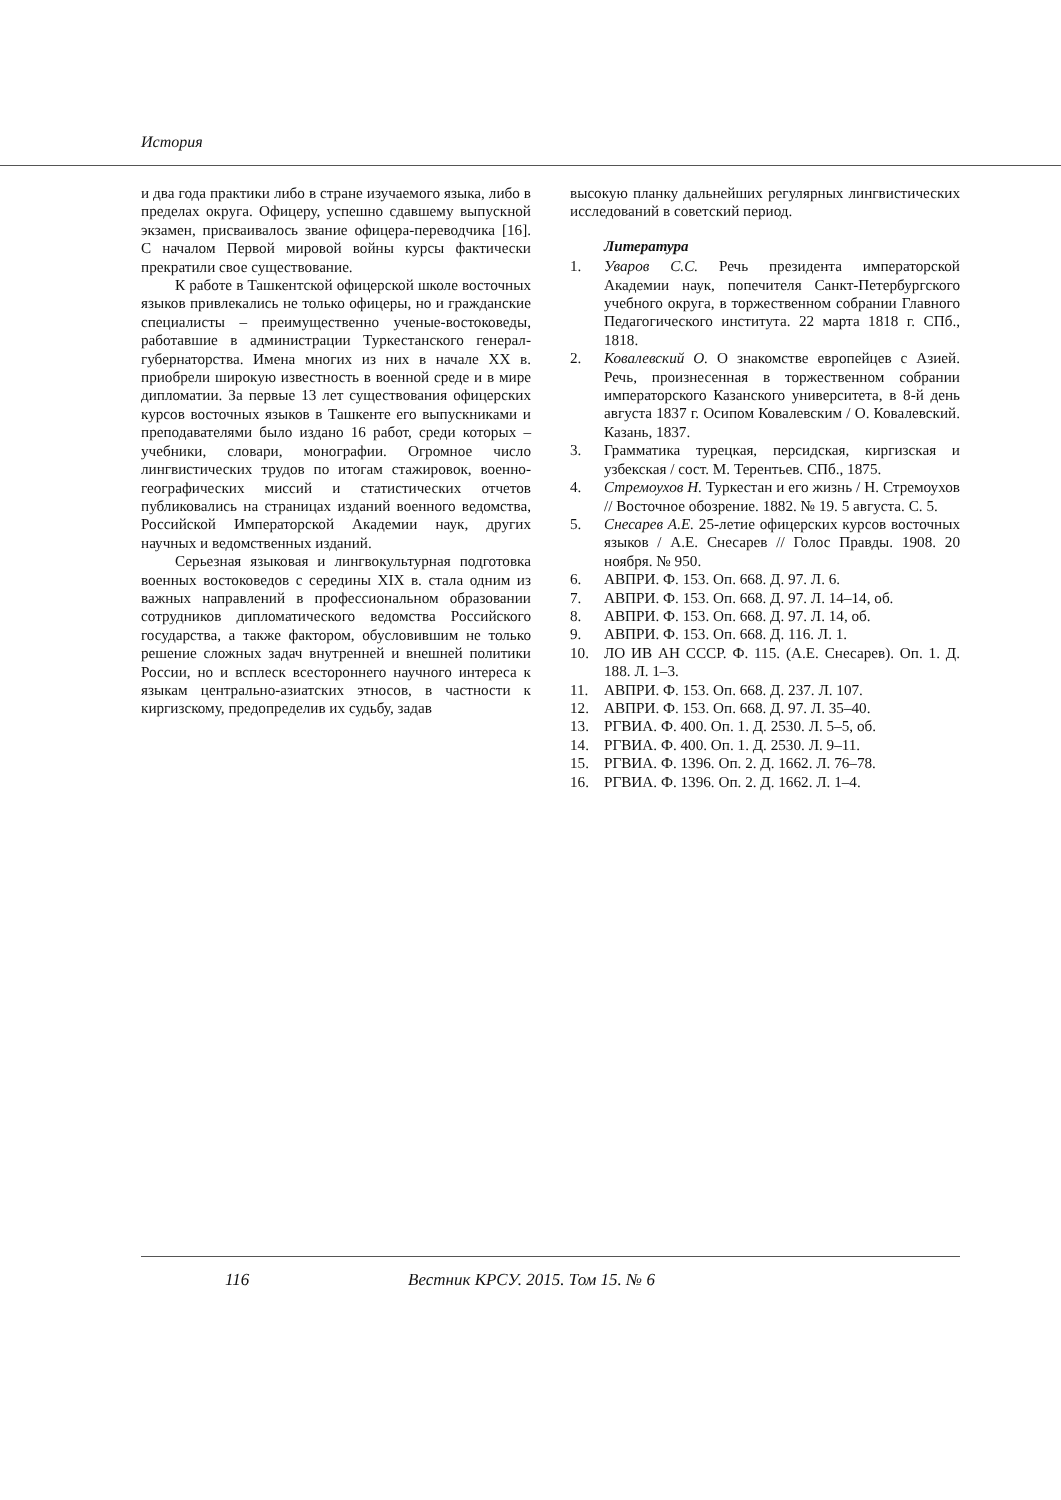История
и два года практики либо в стране изучаемого языка, либо в пределах округа. Офицеру, успешно сдавшему выпускной экзамен, присваивалось звание офицера-переводчика [16]. С началом Первой мировой войны курсы фактически прекратили свое существование.
К работе в Ташкентской офицерской школе восточных языков привлекались не только офицеры, но и гражданские специалисты – преимущественно ученые-востоковеды, работавшие в администрации Туркестанского генерал-губернаторства. Имена многих из них в начале XX в. приобрели широкую известность в военной среде и в мире дипломатии. За первые 13 лет существования офицерских курсов восточных языков в Ташкенте его выпускниками и преподавателями было издано 16 работ, среди которых – учебники, словари, монографии. Огромное число лингвистических трудов по итогам стажировок, военно-географических миссий и статистических отчетов публиковались на страницах изданий военного ведомства, Российской Императорской Академии наук, других научных и ведомственных изданий.
Серьезная языковая и лингвокультурная подготовка военных востоковедов с середины XIX в. стала одним из важных направлений в профессиональном образовании сотрудников дипломатического ведомства Российского государства, а также фактором, обусловившим не только решение сложных задач внутренней и внешней политики России, но и всплеск всестороннего научного интереса к языкам центрально-азиатских этносов, в частности к киргизскому, предопределив их судьбу, задав
высокую планку дальнейших регулярных лингвистических исследований в советский период.
Литература
1. Уваров С.С. Речь президента императорской Академии наук, попечителя Санкт-Петербургского учебного округа, в торжественном собрании Главного Педагогического института. 22 марта 1818 г. СПб., 1818.
2. Ковалевский О. О знакомстве европейцев с Азией. Речь, произнесенная в торжественном собрании императорского Казанского университета, в 8-й день августа 1837 г. Осипом Ковалевским / О. Ковалевский. Казань, 1837.
3. Грамматика турецкая, персидская, киргизская и узбекская / сост. М. Терентьев. СПб., 1875.
4. Стремоухов Н. Туркестан и его жизнь / Н. Стремоухов // Восточное обозрение. 1882. № 19. 5 августа. С. 5.
5. Снесарев А.Е. 25-летие офицерских курсов восточных языков / А.Е. Снесарев // Голос Правды. 1908. 20 ноября. № 950.
6. АВПРИ. Ф. 153. Оп. 668. Д. 97. Л. 6.
7. АВПРИ. Ф. 153. Оп. 668. Д. 97. Л. 14–14, об.
8. АВПРИ. Ф. 153. Оп. 668. Д. 97. Л. 14, об.
9. АВПРИ. Ф. 153. Оп. 668. Д. 116. Л. 1.
10. ЛО ИВ АН СССР. Ф. 115. (А.Е. Снесарев). Оп. 1. Д. 188. Л. 1–3.
11. АВПРИ. Ф. 153. Оп. 668. Д. 237. Л. 107.
12. АВПРИ. Ф. 153. Оп. 668. Д. 97. Л. 35–40.
13. РГВИА. Ф. 400. Оп. 1. Д. 2530. Л. 5–5, об.
14. РГВИА. Ф. 400. Оп. 1. Д. 2530. Л. 9–11.
15. РГВИА. Ф. 1396. Оп. 2. Д. 1662. Л. 76–78.
16. РГВИА. Ф. 1396. Оп. 2. Д. 1662. Л. 1–4.
116
Вестник КРСУ. 2015. Том 15. № 6